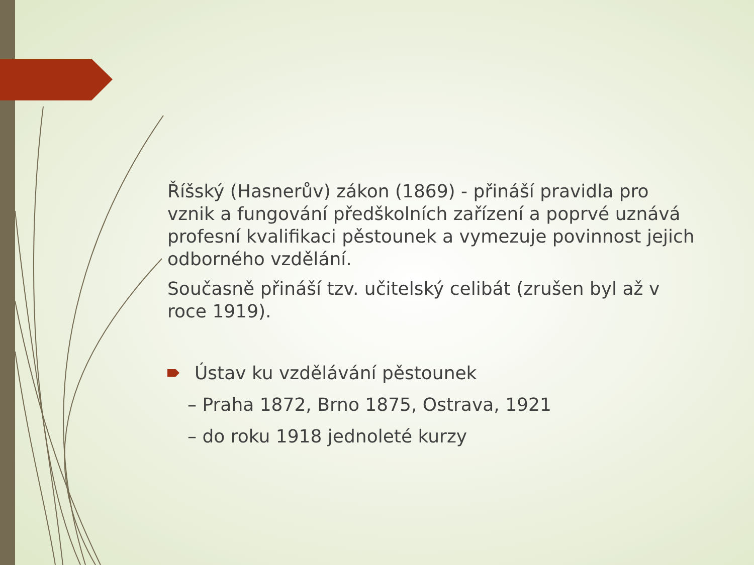Říšský (Hasnerův) zákon (1869) - přináší pravidla pro vznik a fungování předškolních zařízení a poprvé uznává profesní kvalifikaci pěstounek a vymezuje povinnost jejich odborného vzdělání.
Současně přináší tzv. učitelský celibát (zrušen byl až v roce 1919).
Ústav ku vzdělávání pěstounek
– Praha 1872, Brno 1875, Ostrava, 1921
– do roku 1918 jednoleté kurzy